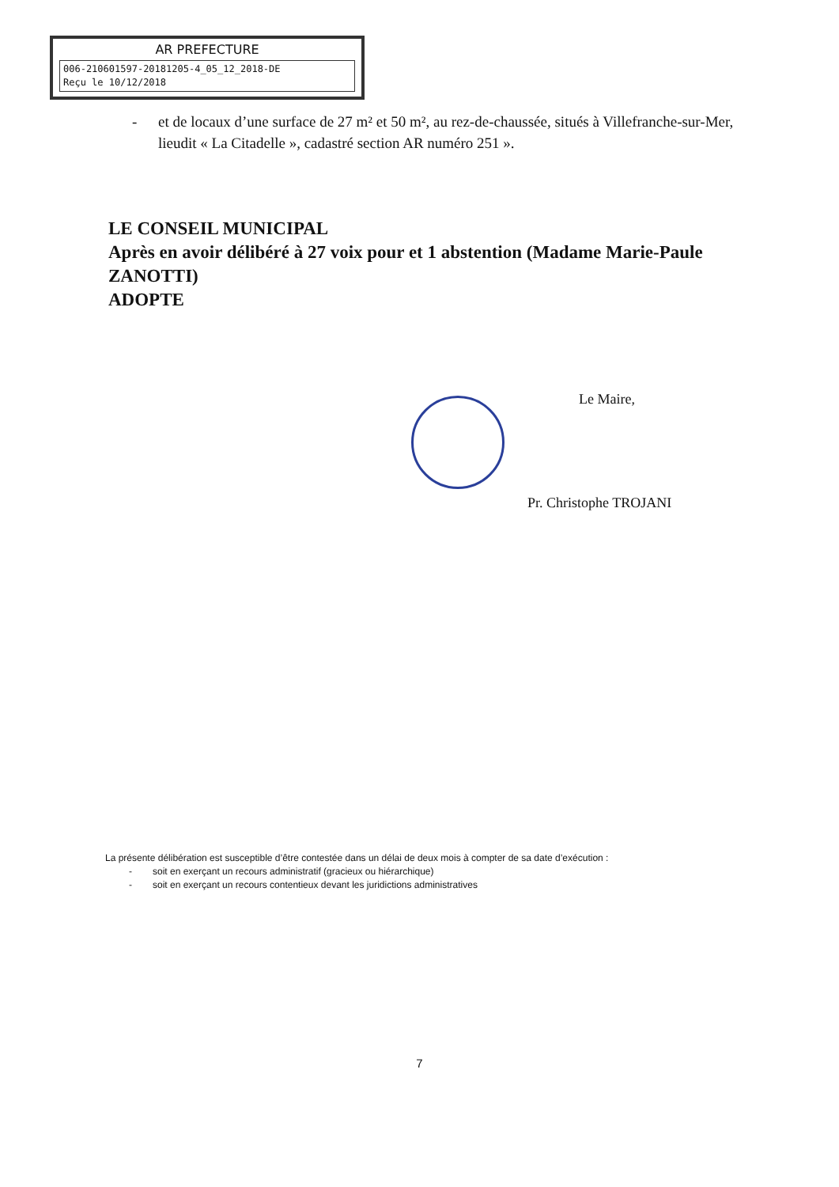AR PREFECTURE
006-210601597-20181205-4_05_12_2018-DE
Reçu le 10/12/2018
- et de locaux d’une surface de 27 m² et 50 m², au rez-de-chaussée, situés à Villefranche-sur-Mer, lieudit « La Citadelle », cadastré section AR numéro 251 ».
LE CONSEIL MUNICIPAL
Après en avoir délibéré à 27 voix pour et 1 abstention (Madame Marie-Paule ZANOTTI)
ADOPTE
Le Maire,
Pr. Christophe TROJANI
La présente délibération est susceptible d’être contestée dans un délai de deux mois à compter de sa date d’exécution :
- soit en exerçant un recours administratif (gracieux ou hiérarchique)
- soit en exerçant un recours contentieux devant les juridictions administratives
7